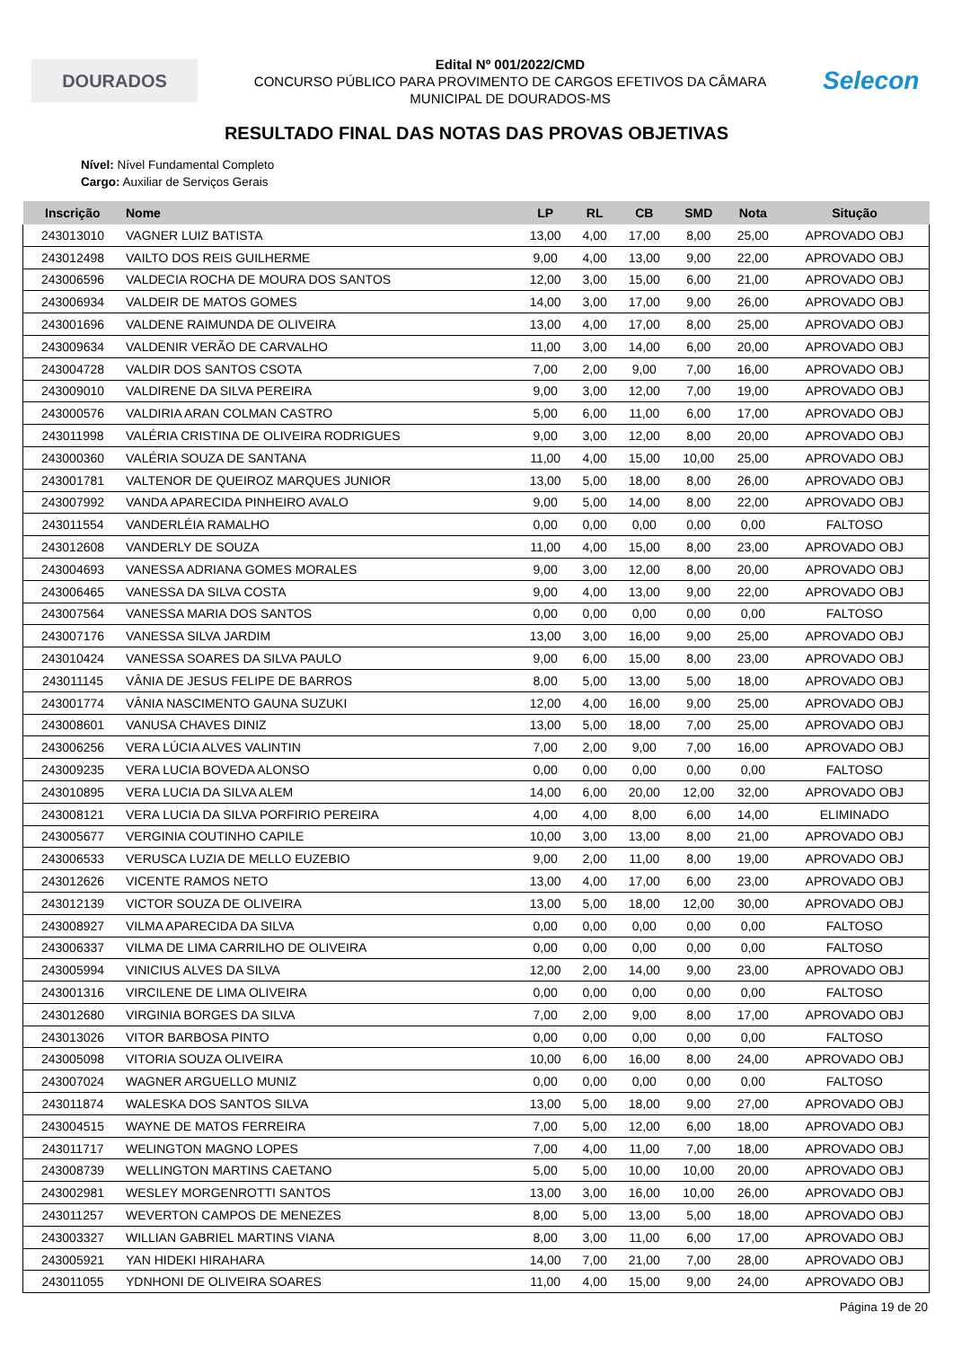DOURADOS
Edital Nº 001/2022/CMD
CONCURSO PÚBLICO PARA PROVIMENTO DE CARGOS EFETIVOS DA CÂMARA
MUNICIPAL DE DOURADOS-MS
Selecon
RESULTADO FINAL DAS NOTAS DAS PROVAS OBJETIVAS
Nível: Nível Fundamental Completo
Cargo: Auxiliar de Serviços Gerais
| Inscrição | Nome | LP | RL | CB | SMD | Nota | Situção |
| --- | --- | --- | --- | --- | --- | --- | --- |
| 243013010 | VAGNER LUIZ BATISTA | 13,00 | 4,00 | 17,00 | 8,00 | 25,00 | APROVADO OBJ |
| 243012498 | VAILTO DOS REIS GUILHERME | 9,00 | 4,00 | 13,00 | 9,00 | 22,00 | APROVADO OBJ |
| 243006596 | VALDECIA ROCHA DE MOURA DOS SANTOS | 12,00 | 3,00 | 15,00 | 6,00 | 21,00 | APROVADO OBJ |
| 243006934 | VALDEIR DE MATOS GOMES | 14,00 | 3,00 | 17,00 | 9,00 | 26,00 | APROVADO OBJ |
| 243001696 | VALDENE RAIMUNDA DE OLIVEIRA | 13,00 | 4,00 | 17,00 | 8,00 | 25,00 | APROVADO OBJ |
| 243009634 | VALDENIR VERÃO DE CARVALHO | 11,00 | 3,00 | 14,00 | 6,00 | 20,00 | APROVADO OBJ |
| 243004728 | VALDIR DOS SANTOS CSOTA | 7,00 | 2,00 | 9,00 | 7,00 | 16,00 | APROVADO OBJ |
| 243009010 | VALDIRENE DA SILVA PEREIRA | 9,00 | 3,00 | 12,00 | 7,00 | 19,00 | APROVADO OBJ |
| 243000576 | VALDIRIA ARAN COLMAN CASTRO | 5,00 | 6,00 | 11,00 | 6,00 | 17,00 | APROVADO OBJ |
| 243011998 | VALÉRIA CRISTINA DE OLIVEIRA RODRIGUES | 9,00 | 3,00 | 12,00 | 8,00 | 20,00 | APROVADO OBJ |
| 243000360 | VALÉRIA SOUZA DE SANTANA | 11,00 | 4,00 | 15,00 | 10,00 | 25,00 | APROVADO OBJ |
| 243001781 | VALTENOR DE QUEIROZ MARQUES JUNIOR | 13,00 | 5,00 | 18,00 | 8,00 | 26,00 | APROVADO OBJ |
| 243007992 | VANDA APARECIDA PINHEIRO AVALO | 9,00 | 5,00 | 14,00 | 8,00 | 22,00 | APROVADO OBJ |
| 243011554 | VANDERLÉIA RAMALHO | 0,00 | 0,00 | 0,00 | 0,00 | 0,00 | FALTOSO |
| 243012608 | VANDERLY DE SOUZA | 11,00 | 4,00 | 15,00 | 8,00 | 23,00 | APROVADO OBJ |
| 243004693 | VANESSA ADRIANA GOMES MORALES | 9,00 | 3,00 | 12,00 | 8,00 | 20,00 | APROVADO OBJ |
| 243006465 | VANESSA DA SILVA COSTA | 9,00 | 4,00 | 13,00 | 9,00 | 22,00 | APROVADO OBJ |
| 243007564 | VANESSA MARIA DOS SANTOS | 0,00 | 0,00 | 0,00 | 0,00 | 0,00 | FALTOSO |
| 243007176 | VANESSA SILVA JARDIM | 13,00 | 3,00 | 16,00 | 9,00 | 25,00 | APROVADO OBJ |
| 243010424 | VANESSA SOARES DA SILVA PAULO | 9,00 | 6,00 | 15,00 | 8,00 | 23,00 | APROVADO OBJ |
| 243011145 | VÂNIA DE JESUS FELIPE DE BARROS | 8,00 | 5,00 | 13,00 | 5,00 | 18,00 | APROVADO OBJ |
| 243001774 | VÂNIA NASCIMENTO GAUNA SUZUKI | 12,00 | 4,00 | 16,00 | 9,00 | 25,00 | APROVADO OBJ |
| 243008601 | VANUSA CHAVES DINIZ | 13,00 | 5,00 | 18,00 | 7,00 | 25,00 | APROVADO OBJ |
| 243006256 | VERA LÚCIA ALVES VALINTIN | 7,00 | 2,00 | 9,00 | 7,00 | 16,00 | APROVADO OBJ |
| 243009235 | VERA LUCIA BOVEDA ALONSO | 0,00 | 0,00 | 0,00 | 0,00 | 0,00 | FALTOSO |
| 243010895 | VERA LUCIA DA SILVA ALEM | 14,00 | 6,00 | 20,00 | 12,00 | 32,00 | APROVADO OBJ |
| 243008121 | VERA LUCIA DA SILVA PORFIRIO PEREIRA | 4,00 | 4,00 | 8,00 | 6,00 | 14,00 | ELIMINADO |
| 243005677 | VERGINIA COUTINHO CAPILE | 10,00 | 3,00 | 13,00 | 8,00 | 21,00 | APROVADO OBJ |
| 243006533 | VERUSCA LUZIA DE MELLO EUZEBIO | 9,00 | 2,00 | 11,00 | 8,00 | 19,00 | APROVADO OBJ |
| 243012626 | VICENTE RAMOS NETO | 13,00 | 4,00 | 17,00 | 6,00 | 23,00 | APROVADO OBJ |
| 243012139 | VICTOR SOUZA DE OLIVEIRA | 13,00 | 5,00 | 18,00 | 12,00 | 30,00 | APROVADO OBJ |
| 243008927 | VILMA APARECIDA DA SILVA | 0,00 | 0,00 | 0,00 | 0,00 | 0,00 | FALTOSO |
| 243006337 | VILMA DE LIMA CARRILHO DE OLIVEIRA | 0,00 | 0,00 | 0,00 | 0,00 | 0,00 | FALTOSO |
| 243005994 | VINICIUS ALVES DA SILVA | 12,00 | 2,00 | 14,00 | 9,00 | 23,00 | APROVADO OBJ |
| 243001316 | VIRCILENE DE LIMA OLIVEIRA | 0,00 | 0,00 | 0,00 | 0,00 | 0,00 | FALTOSO |
| 243012680 | VIRGINIA BORGES DA SILVA | 7,00 | 2,00 | 9,00 | 8,00 | 17,00 | APROVADO OBJ |
| 243013026 | VITOR BARBOSA PINTO | 0,00 | 0,00 | 0,00 | 0,00 | 0,00 | FALTOSO |
| 243005098 | VITORIA SOUZA OLIVEIRA | 10,00 | 6,00 | 16,00 | 8,00 | 24,00 | APROVADO OBJ |
| 243007024 | WAGNER ARGUELLO MUNIZ | 0,00 | 0,00 | 0,00 | 0,00 | 0,00 | FALTOSO |
| 243011874 | WALESKA DOS SANTOS SILVA | 13,00 | 5,00 | 18,00 | 9,00 | 27,00 | APROVADO OBJ |
| 243004515 | WAYNE DE MATOS FERREIRA | 7,00 | 5,00 | 12,00 | 6,00 | 18,00 | APROVADO OBJ |
| 243011717 | WELINGTON MAGNO LOPES | 7,00 | 4,00 | 11,00 | 7,00 | 18,00 | APROVADO OBJ |
| 243008739 | WELLINGTON MARTINS CAETANO | 5,00 | 5,00 | 10,00 | 10,00 | 20,00 | APROVADO OBJ |
| 243002981 | WESLEY MORGENROTTI SANTOS | 13,00 | 3,00 | 16,00 | 10,00 | 26,00 | APROVADO OBJ |
| 243011257 | WEVERTON CAMPOS DE MENEZES | 8,00 | 5,00 | 13,00 | 5,00 | 18,00 | APROVADO OBJ |
| 243003327 | WILLIAN GABRIEL MARTINS VIANA | 8,00 | 3,00 | 11,00 | 6,00 | 17,00 | APROVADO OBJ |
| 243005921 | YAN HIDEKI HIRAHARA | 14,00 | 7,00 | 21,00 | 7,00 | 28,00 | APROVADO OBJ |
| 243011055 | YDNHONI DE OLIVEIRA SOARES | 11,00 | 4,00 | 15,00 | 9,00 | 24,00 | APROVADO OBJ |
Página 19 de 20